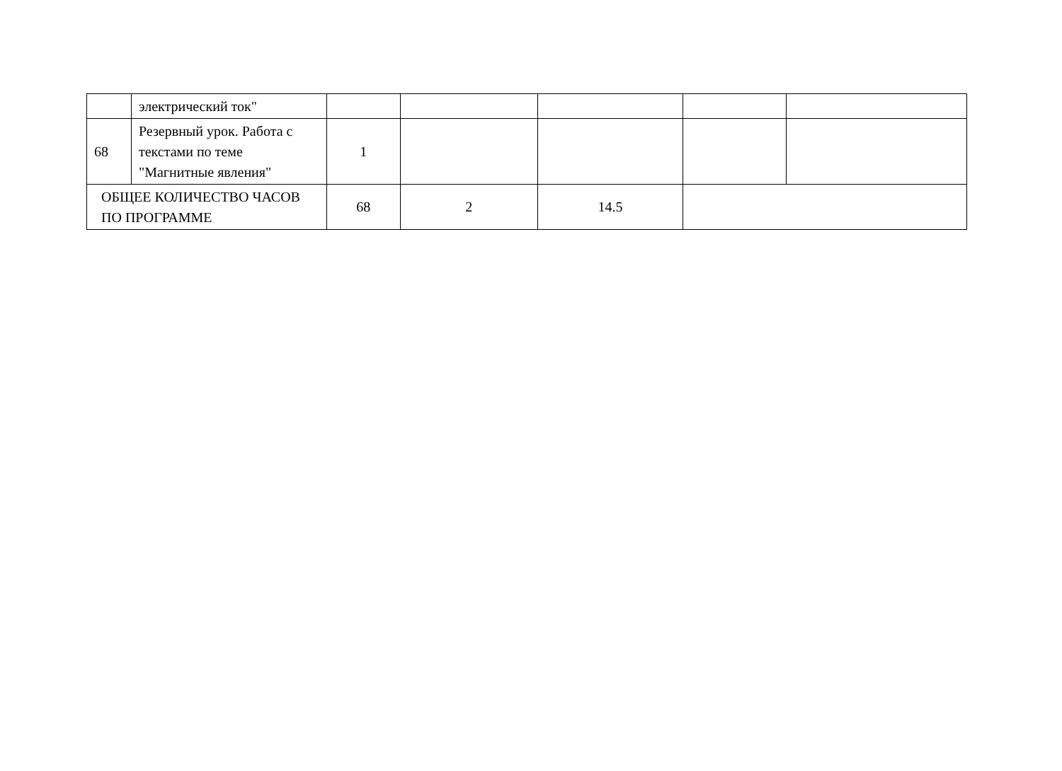| | электрический ток" | | | | | |
| 68 | Резервный урок. Работа с текстами по теме "Магнитные явления" | 1 | | | | |
| ОБЩЕЕ КОЛИЧЕСТВО ЧАСОВ ПО ПРОГРАММЕ | | 68 | 2 | 14.5 | | |